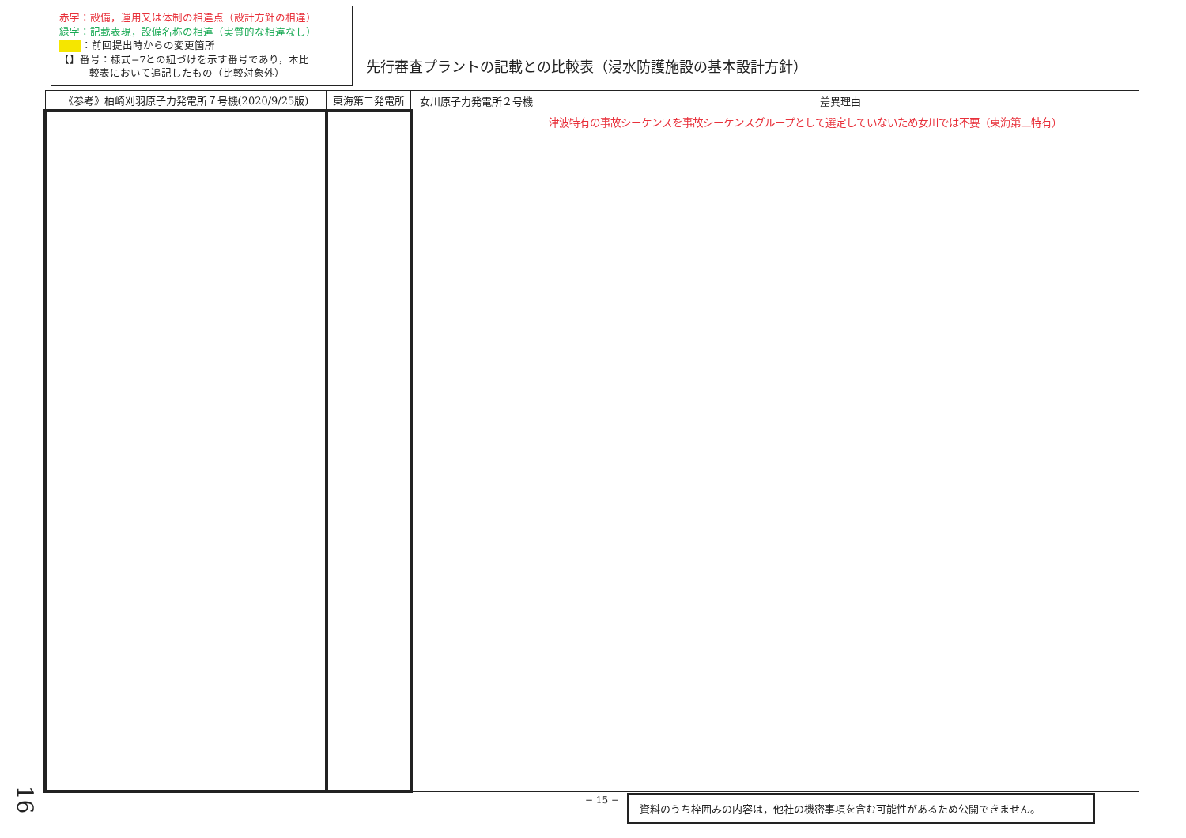赤字：設備，運用又は体制の相違点（設計方針の相違）
緑字：記載表現，設備名称の相違（実質的な相違なし）
：前回提出時からの変更箇所
【】番号：様式−7との紐づけを示す番号であり，本比
   較表において追記したもの（比較対象外）
先行審査プラントの記載との比較表（浸水防護施設の基本設計方針）
| 《参考》柏崎刈羽原子力発電所７号機(2020/9/25版) | 東海第二発電所 | 女川原子力発電所２号機 | 差異理由 |
| --- | --- | --- | --- |
| | | | 津波特有の事故シーケンスを事故シーケンスグループとして選定していないため女川では不要（東海第二特有） |
− 15 − 資料のうち枠囲みの内容は，他社の機密事項を含む可能性があるため公開できません。
16